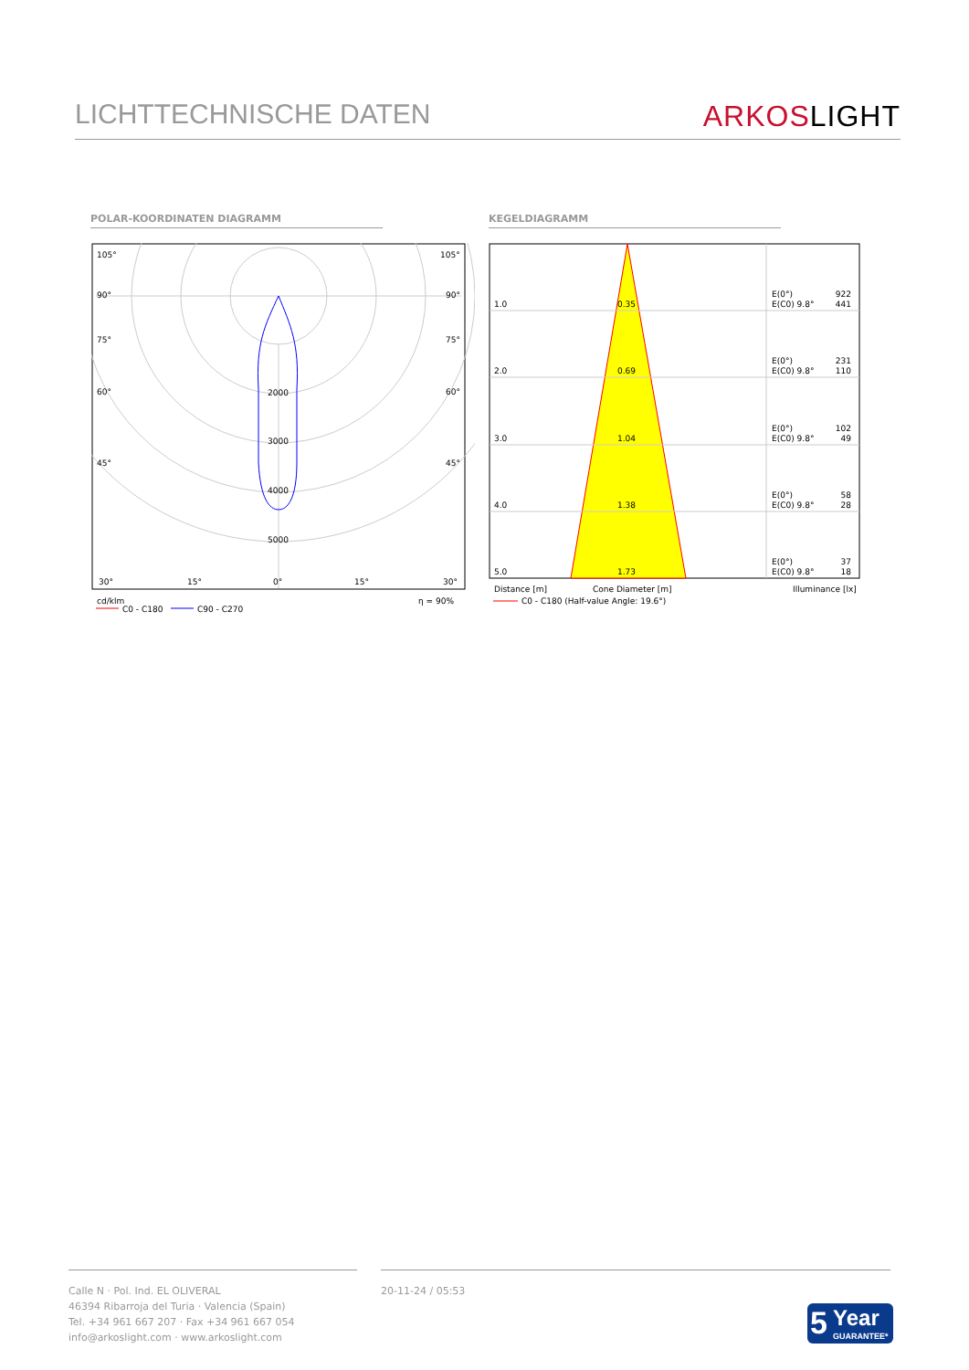LICHTTECHNISCHE DATEN
ARKOSLIGHT
POLAR-KOORDINATEN DIAGRAMM KEGELDIAGRAMM
105°
105°
90°
90°
75°
75°
60°
60°
45°
45°
2000
3000
4000
5000
30°
15°
0°
15°
30°
cd/klm
η = 90%
C0 - C180
C90 - C270
1.0
0.35
E(0°)
922
E(C0) 9.8°
441
2.0
0.69
E(0°)
231
E(C0) 9.8°
110
3.0
1.04
E(0°)
102
E(C0) 9.8°
49
4.0
1.38
E(0°)
58
E(C0) 9.8°
28
5.0
1.73
E(0°)
37
E(C0) 9.8°
18
Distance [m]
Cone Diameter [m]
Illuminance [lx]
C0 - C180 (Half-value Angle: 19.6°)
Calle N · Pol. Ind. EL OLIVERAL
46394 Ribarroja del Turia · Valencia (Spain)
Tel. +34 961 667 207 · Fax +34 961 667 054
info@arkoslight.com · www.arkoslight.com
20-11-24 / 05:53
5 Year
GUARANTEE*